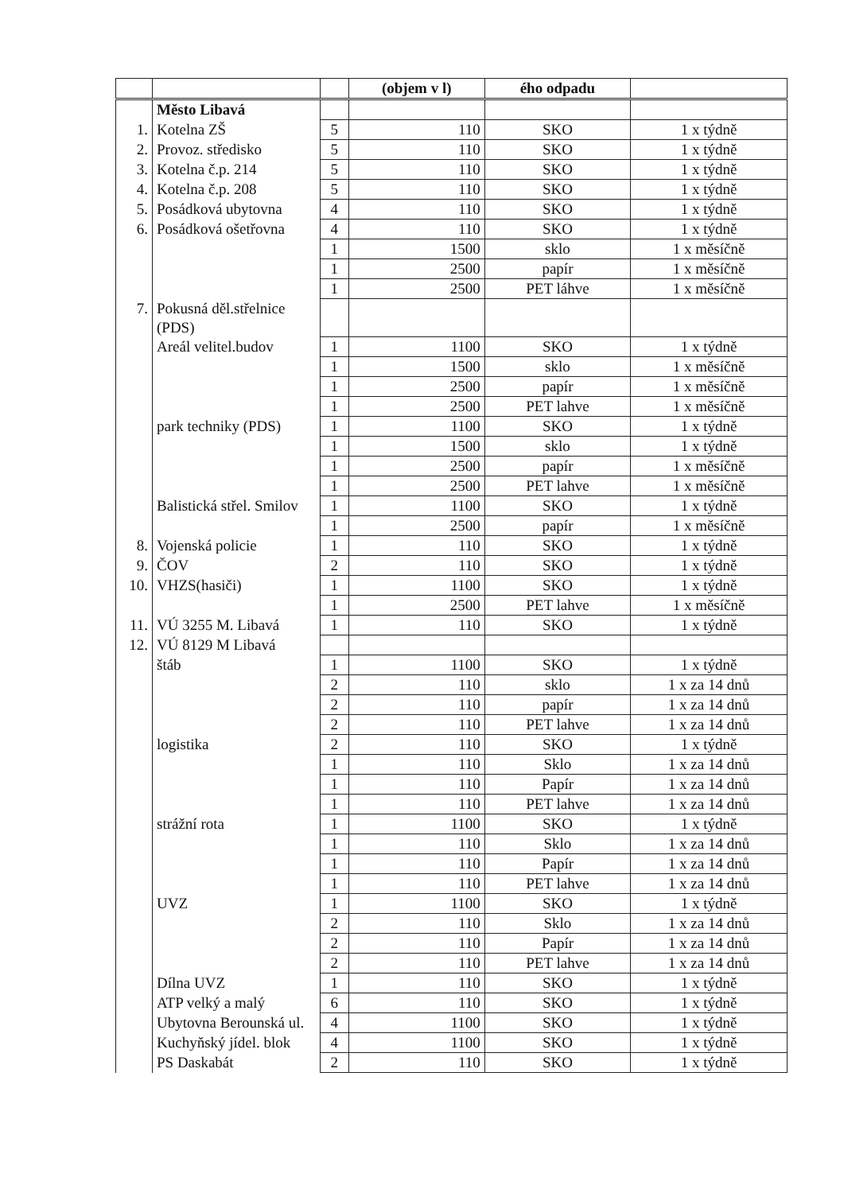| | | | (objem v l) | ého odpadu | |
| --- | --- | --- | --- | --- | --- |
| | Město Libavá | | | | |
| 1. | Kotelna ZŠ | 5 | 110 | SKO | 1 x týdně |
| 2. | Provoz. středisko | 5 | 110 | SKO | 1 x týdně |
| 3. | Kotelna č.p. 214 | 5 | 110 | SKO | 1 x týdně |
| 4. | Kotelna č.p. 208 | 5 | 110 | SKO | 1 x týdně |
| 5. | Posádková ubytovna | 4 | 110 | SKO | 1 x týdně |
| 6. | Posádková ošetřovna | 4 | 110 | SKO | 1 x týdně |
| | | 1 | 1500 | sklo | 1 x měsíčně |
| | | 1 | 2500 | papír | 1 x měsíčně |
| | | 1 | 2500 | PET láhve | 1 x měsíčně |
| 7. | Pokusná děl.střelnice (PDS) | | | | |
| | Areál velitel.budov | 1 | 1100 | SKO | 1 x týdně |
| | | 1 | 1500 | sklo | 1 x měsíčně |
| | | 1 | 2500 | papír | 1 x měsíčně |
| | | 1 | 2500 | PET lahve | 1 x měsíčně |
| | park techniky (PDS) | 1 | 1100 | SKO | 1 x týdně |
| | | 1 | 1500 | sklo | 1 x týdně |
| | | 1 | 2500 | papír | 1 x měsíčně |
| | | 1 | 2500 | PET lahve | 1 x měsíčně |
| | Balistická střel. Smilov | 1 | 1100 | SKO | 1 x týdně |
| | | 1 | 2500 | papír | 1 x měsíčně |
| 8. | Vojenská policie | 1 | 110 | SKO | 1 x týdně |
| 9. | ČOV | 2 | 110 | SKO | 1 x týdně |
| 10. | VHZS(hasiči) | 1 | 1100 | SKO | 1 x týdně |
| | | 1 | 2500 | PET lahve | 1 x měsíčně |
| 11. | VÚ 3255 M. Libavá | 1 | 110 | SKO | 1 x týdně |
| 12. | VÚ 8129 M Libavá | | | | |
| | štáb | 1 | 1100 | SKO | 1 x týdně |
| | | 2 | 110 | sklo | 1 x za 14 dnů |
| | | 2 | 110 | papír | 1 x za 14 dnů |
| | | 2 | 110 | PET lahve | 1 x za 14 dnů |
| | logistika | 2 | 110 | SKO | 1 x týdně |
| | | 1 | 110 | Sklo | 1 x za 14 dnů |
| | | 1 | 110 | Papír | 1 x za 14 dnů |
| | | 1 | 110 | PET lahve | 1 x za 14 dnů |
| | strážní rota | 1 | 1100 | SKO | 1 x týdně |
| | | 1 | 110 | Sklo | 1 x za 14 dnů |
| | | 1 | 110 | Papír | 1 x za 14 dnů |
| | | 1 | 110 | PET lahve | 1 x za 14 dnů |
| | UVZ | 1 | 1100 | SKO | 1 x týdně |
| | | 2 | 110 | Sklo | 1 x za 14 dnů |
| | | 2 | 110 | Papír | 1 x za 14 dnů |
| | | 2 | 110 | PET lahve | 1 x za 14 dnů |
| | Dílna UVZ | 1 | 110 | SKO | 1 x týdně |
| | ATP velký a malý | 6 | 110 | SKO | 1 x týdně |
| | Ubytovna Berounská ul. | 4 | 1100 | SKO | 1 x týdně |
| | Kuchyňský jídel. blok | 4 | 1100 | SKO | 1 x týdně |
| | PS Daskabát | 2 | 110 | SKO | 1 x týdně |